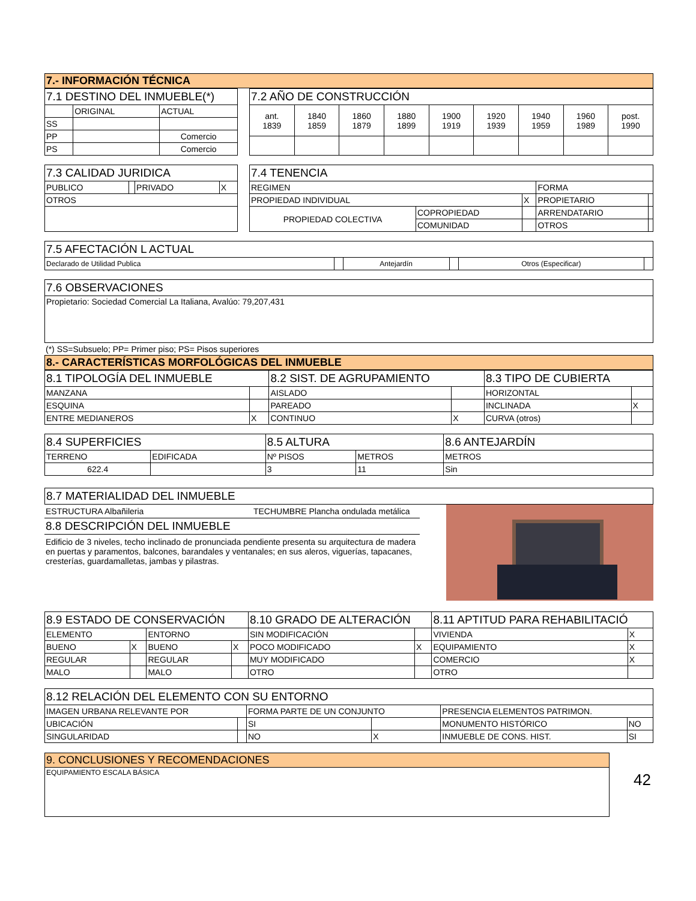| 7.- INFORMACIÓN TÉCNICA |
| 7.1 DESTINO DEL INMUEBLE(*) | | |
| | ORIGINAL | ACTUAL |
| SS | | |
| PP | | Comercio |
| PS | | Comercio |
| 7.2 AÑO DE CONSTRUCCIÓN | | | | | | | | |
| ant. 1839 | 1840 1859 | 1860 1879 | 1880 1899 | 1900 1919 | 1920 1939 | 1940 1959 | 1960 1989 | post. 1990 |
| 7.3 CALIDAD JURIDICA | | | |
| PUBLICO | | PRIVADO | X |
| OTROS | | | |
| 7.4 TENENCIA | | | | |
| REGIMEN | | | FORMA | |
| PROPIEDAD INDIVIDUAL | | X | PROPIETARIO | |
| PROPIEDAD COLECTIVA | COPROPIEDAD | | ARRENDATARIO | |
| | COMUNIDAD | | OTROS | |
| 7.5 AFECTACIÓN L ACTUAL | | | | | |
| Declarado de Utilidad Publica | | Antejardín | | Otros (Especificar) | |
| 7.6 OBSERVACIONES |
| Propietario: Sociedad Comercial La Italiana, Avalúo: 79,207,431 |
(*) SS=Subsuelo; PP= Primer piso; PS= Pisos superiores
| 8.- CARACTERÍSTICAS MORFOLÓGICAS DEL INMUEBLE |
| 8.1 TIPOLOGÍA DEL INMUEBLE | | 8.2 SIST. DE AGRUPAMIENTO | | 8.3 TIPO DE CUBIERTA | |
| MANZANA | | AISLADO | | HORIZONTAL | |
| ESQUINA | | PAREADO | | INCLINADA | X |
| ENTRE MEDIANEROS | X | CONTINUO | X | CURVA (otros) | |
| 8.4 SUPERFICIES | | 8.5 ALTURA | | 8.6 ANTEJARDÍN |
| TERRENO | EDIFICADA | Nº PISOS | METROS | METROS |
| 622.4 | | 3 | 11 | Sin |
| 8.7 MATERIALIDAD DEL INMUEBLE |
ESTRUCTURA Albañileria TECHUMBRE Plancha ondulada metálica
8.8 DESCRIPCIÓN DEL INMUEBLE
Edificio de 3 niveles, techo inclinado de pronunciada pendiente presenta su arquitectura de madera en puertas y paramentos, balcones, barandales y ventanales; en sus aleros, viguerías, tapacanes, cresterías, guardamalletas, jambas y pilastras.
| 8.9 ESTADO DE CONSERVACIÓN | | | | 8.10 GRADO DE ALTERACIÓN | | 8.11 APTITUD PARA REHABILITACIÓ | |
| ELEMENTO | | ENTORNO | | SIN MODIFICACIÓN | | VIVIENDA | X |
| BUENO | X | BUENO | X | POCO MODIFICADO | X | EQUIPAMIENTO | X |
| REGULAR | | REGULAR | | MUY MODIFICADO | | COMERCIO | X |
| MALO | | MALO | | OTRO | | OTRO | |
| 8.12 RELACIÓN DEL ELEMENTO CON SU ENTORNO | | | | | |
| IMAGEN URBANA RELEVANTE POR | | FORMA PARTE DE UN CONJUNTO | | PRESENCIA ELEMENTOS PATRIMON. | |
| UBICACIÓN | | SI | | MONUMENTO HISTÓRICO | NO |
| SINGULARIDAD | | NO | X | INMUEBLE DE CONS. HIST. | SI |
| 9. CONCLUSIONES Y RECOMENDACIONES |
| EQUIPAMIENTO ESCALA BÁSICA |
42